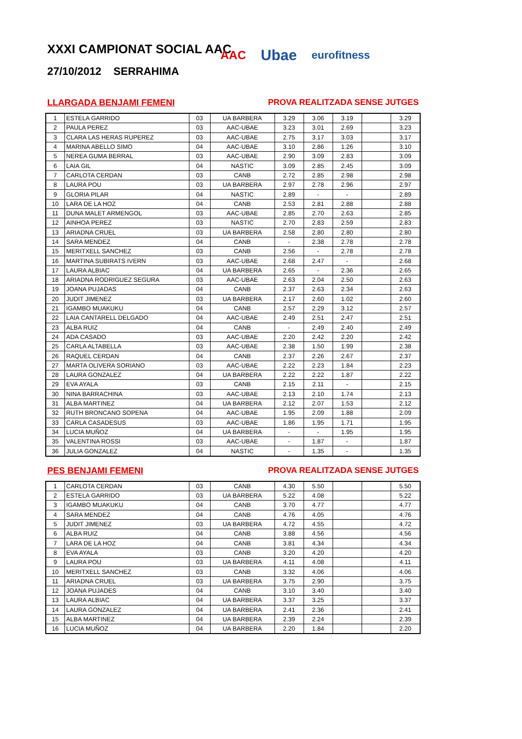XXXI CAMPIONAT SOCIAL AAC
27/10/2012 SERRAHIMA
AAC Ubae eurofitness
LLARGADA BENJAMI FEMENI PROVA REALITZADA SENSE JUTGES
| 1 | ESTELA GARRIDO | 03 | UA BARBERA | 3.29 | 3.06 | 3.19 | | 3.29 |
| 2 | PAULA PEREZ | 03 | AAC-UBAE | 3.23 | 3.01 | 2.69 | | 3.23 |
| 3 | CLARA LAS HERAS RUPEREZ | 03 | AAC-UBAE | 2.75 | 3.17 | 3.03 | | 3.17 |
| 4 | MARINA ABELLO SIMO | 04 | AAC-UBAE | 3.10 | 2.86 | 1.26 | | 3.10 |
| 5 | NEREA GUMA BERRAL | 03 | AAC-UBAE | 2.90 | 3.09 | 2.83 | | 3.09 |
| 6 | LAIA GIL | 04 | NASTIC | 3.09 | 2.85 | 2.45 | | 3.09 |
| 7 | CARLOTA CERDAN | 03 | CANB | 2.72 | 2.85 | 2.98 | | 2.98 |
| 8 | LAURA POU | 03 | UA BARBERA | 2.97 | 2.78 | 2.96 | | 2.97 |
| 9 | GLORIA PILAR | 04 | NASTIC | 2.89 | - | - | | 2.89 |
| 10 | LARA DE LA HOZ | 04 | CANB | 2.53 | 2.81 | 2.88 | | 2.88 |
| 11 | DUNA MALET ARMENGOL | 03 | AAC-UBAE | 2.85 | 2.70 | 2.63 | | 2.85 |
| 12 | AINHOA PEREZ | 03 | NASTIC | 2.70 | 2.83 | 2.59 | | 2.83 |
| 13 | ARIADNA CRUEL | 03 | UA BARBERA | 2.58 | 2.80 | 2.80 | | 2.80 |
| 14 | SARA MENDEZ | 04 | CANB | - | 2.38 | 2.78 | | 2.78 |
| 15 | MERITXELL SANCHEZ | 03 | CANB | 2.56 | - | 2.78 | | 2.78 |
| 16 | MARTINA SUBIRATS IVERN | 03 | AAC-UBAE | 2.68 | 2.47 | - | | 2.68 |
| 17 | LAURA ALBIAC | 04 | UA BARBERA | 2.65 | - | 2.36 | | 2.65 |
| 18 | ARIADNA RODRIGUEZ SEGURA | 03 | AAC-UBAE | 2.63 | 2.04 | 2.50 | | 2.63 |
| 19 | JOANA PUJADAS | 04 | CANB | 2.37 | 2.63 | 2.34 | | 2.63 |
| 20 | JUDIT JIMENEZ | 03 | UA BARBERA | 2.17 | 2.60 | 1.02 | | 2.60 |
| 21 | IGAMBO MUAKUKU | 04 | CANB | 2.57 | 2.29 | 3.12 | | 2.57 |
| 22 | LAIA CANTARELL DELGADO | 04 | AAC-UBAE | 2.49 | 2.51 | 2.47 | | 2.51 |
| 23 | ALBA RUIZ | 04 | CANB | - | 2.49 | 2.40 | | 2.49 |
| 24 | ADA CASADO | 03 | AAC-UBAE | 2.20 | 2.42 | 2.20 | | 2.42 |
| 25 | CARLA ALTABELLA | 03 | AAC-UBAE | 2.38 | 1.50 | 1.99 | | 2.38 |
| 26 | RAQUEL CERDAN | 04 | CANB | 2.37 | 2.26 | 2.67 | | 2.37 |
| 27 | MARTA OLIVERA SORIANO | 03 | AAC-UBAE | 2.22 | 2.23 | 1.84 | | 2.23 |
| 28 | LAURA GONZALEZ | 04 | UA BARBERA | 2.22 | 2.22 | 1.87 | | 2.22 |
| 29 | EVA AYALA | 03 | CANB | 2.15 | 2.11 | - | | 2.15 |
| 30 | NINA BARRACHINA | 03 | AAC-UBAE | 2.13 | 2.10 | 1.74 | | 2.13 |
| 31 | ALBA MARTINEZ | 04 | UA BARBERA | 2.12 | 2.07 | 1.53 | | 2.12 |
| 32 | RUTH BRONCANO SOPENA | 04 | AAC-UBAE | 1.95 | 2.09 | 1.88 | | 2.09 |
| 33 | CARLA CASADESUS | 03 | AAC-UBAE | 1.86 | 1.95 | 1.71 | | 1.95 |
| 34 | LUCIA MUÑOZ | 04 | UA BARBERA | - | - | 1.95 | | 1.95 |
| 35 | VALENTINA ROSSI | 03 | AAC-UBAE | - | 1.87 | - | | 1.87 |
| 36 | JULIA GONZALEZ | 04 | NASTIC | - | 1.35 | - | | 1.35 |
PES BENJAMI FEMENI PROVA REALITZADA SENSE JUTGES
| 1 | CARLOTA CERDAN | 03 | CANB | 4.30 | 5.50 | | | 5.50 |
| 2 | ESTELA GARRIDO | 03 | UA BARBERA | 5.22 | 4.08 | | | 5.22 |
| 3 | IGAMBO MUAKUKU | 04 | CANB | 3.70 | 4.77 | | | 4.77 |
| 4 | SARA MENDEZ | 04 | CANB | 4.76 | 4.05 | | | 4.76 |
| 5 | JUDIT JIMENEZ | 03 | UA BARBERA | 4.72 | 4.55 | | | 4.72 |
| 6 | ALBA RUIZ | 04 | CANB | 3.88 | 4.56 | | | 4.56 |
| 7 | LARA DE LA HOZ | 04 | CANB | 3.81 | 4.34 | | | 4.34 |
| 8 | EVA AYALA | 03 | CANB | 3.20 | 4.20 | | | 4.20 |
| 9 | LAURA POU | 03 | UA BARBERA | 4.11 | 4.08 | | | 4.11 |
| 10 | MERITXELL SANCHEZ | 03 | CANB | 3.32 | 4.06 | | | 4.06 |
| 11 | ARIADNA CRUEL | 03 | UA BARBERA | 3.75 | 2.90 | | | 3.75 |
| 12 | JOANA PUJADES | 04 | CANB | 3.10 | 3.40 | | | 3.40 |
| 13 | LAURA ALBIAC | 04 | UA BARBERA | 3.37 | 3.25 | | | 3.37 |
| 14 | LAURA GONZALEZ | 04 | UA BARBERA | 2.41 | 2.36 | | | 2.41 |
| 15 | ALBA MARTINEZ | 04 | UA BARBERA | 2.39 | 2.24 | | | 2.39 |
| 16 | LUCIA MUÑOZ | 04 | UA BARBERA | 2.20 | 1.84 | | | 2.20 |